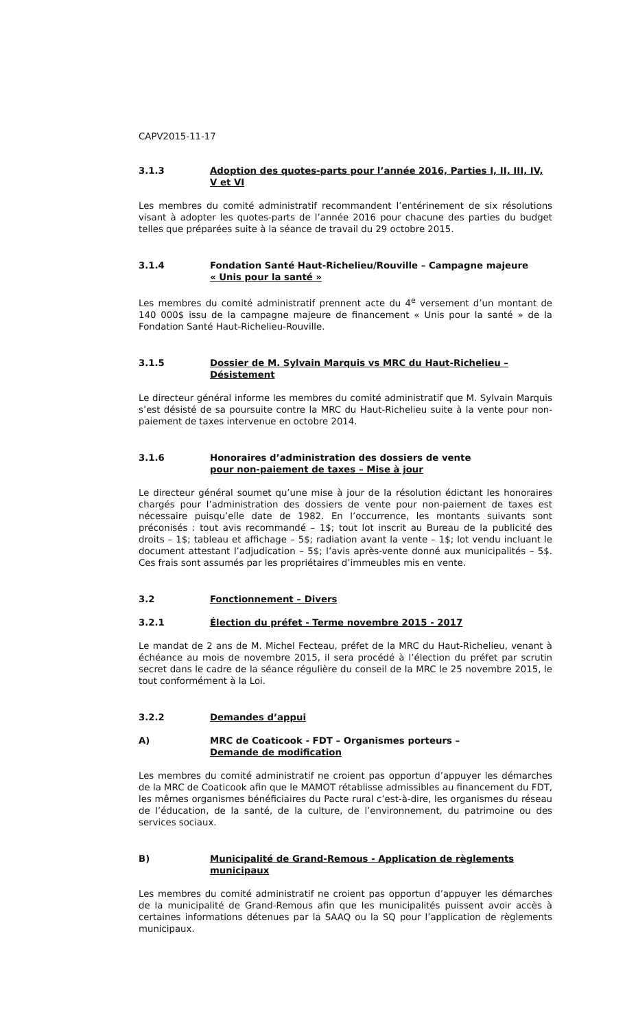CAPV2015-11-17
3.1.3 Adoption des quotes-parts pour l’année 2016, Parties I, II, III, IV, V et VI
Les membres du comité administratif recommandent l’entérinement de six résolutions visant à adopter les quotes-parts de l’année 2016 pour chacune des parties du budget telles que préparées suite à la séance de travail du 29 octobre 2015.
3.1.4 Fondation Santé Haut-Richelieu/Rouville – Campagne majeure
« Unis pour la santé »
Les membres du comité administratif prennent acte du 4<sup>e</sup> versement d’un montant de 140 000$ issu de la campagne majeure de financement « Unis pour la santé » de la Fondation Santé Haut-Richelieu-Rouville.
3.1.5 Dossier de M. Sylvain Marquis vs MRC du Haut-Richelieu – Désistement
Le directeur général informe les membres du comité administratif que M. Sylvain Marquis s’est désisté de sa poursuite contre la MRC du Haut-Richelieu suite à la vente pour non-paiement de taxes intervenue en octobre 2014.
3.1.6 Honoraires d’administration des dossiers de vente
pour non-paiement de taxes – Mise à jour
Le directeur général soumet qu’une mise à jour de la résolution édictant les honoraires chargés pour l’administration des dossiers de vente pour non-paiement de taxes est nécessaire puisqu’elle date de 1982. En l’occurrence, les montants suivants sont préconisés : tout avis recommandé – 1$; tout lot inscrit au Bureau de la publicité des droits – 1$; tableau et affichage – 5$; radiation avant la vente – 1$; lot vendu incluant le document attestant l’adjudication – 5$; l’avis après-vente donné aux municipalités – 5$. Ces frais sont assumés par les propriétaires d’immeubles mis en vente.
3.2 Fonctionnement – Divers
3.2.1 Élection du préfet - Terme novembre 2015 - 2017
Le mandat de 2 ans de M. Michel Fecteau, préfet de la MRC du Haut-Richelieu, venant à échéance au mois de novembre 2015, il sera procédé à l’élection du préfet par scrutin secret dans le cadre de la séance régulière du conseil de la MRC le 25 novembre 2015, le tout conformément à la Loi.
3.2.2 Demandes d’appui
A) MRC de Coaticook - FDT – Organismes porteurs –
Demande de modification
Les membres du comité administratif ne croient pas opportun d’appuyer les démarches de la MRC de Coaticook afin que le MAMOT rétablisse admissibles au financement du FDT, les mêmes organismes bénéficiaires du Pacte rural c’est-à-dire, les organismes du réseau de l’éducation, de la santé, de la culture, de l’environnement, du patrimoine ou des services sociaux.
B) Municipalité de Grand-Remous - Application de règlements municipaux
Les membres du comité administratif ne croient pas opportun d’appuyer les démarches de la municipalité de Grand-Remous afin que les municipalités puissent avoir accès à certaines informations détenues par la SAAQ ou la SQ pour l’application de règlements municipaux.